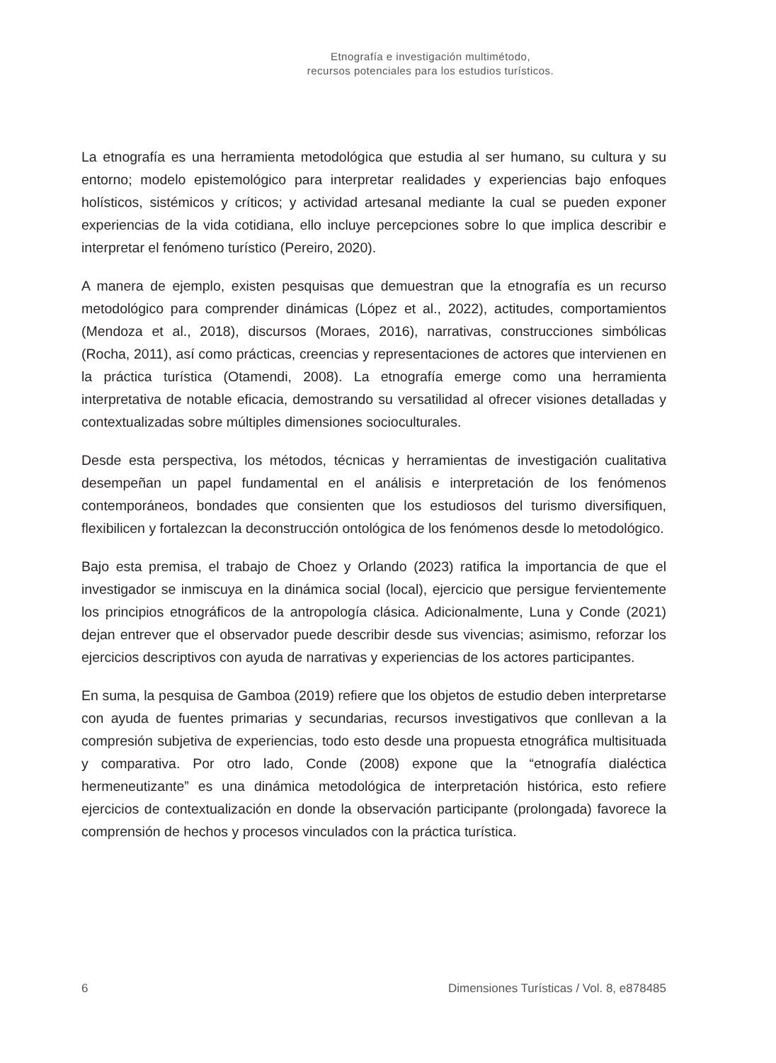Etnografía e investigación multimétodo,
recursos potenciales para los estudios turísticos.
La etnografía es una herramienta metodológica que estudia al ser humano, su cultura y su entorno; modelo epistemológico para interpretar realidades y experiencias bajo enfoques holísticos, sistémicos y críticos; y actividad artesanal mediante la cual se pueden exponer experiencias de la vida cotidiana, ello incluye percepciones sobre lo que implica describir e interpretar el fenómeno turístico (Pereiro, 2020).
A manera de ejemplo, existen pesquisas que demuestran que la etnografía es un recurso metodológico para comprender dinámicas (López et al., 2022), actitudes, comportamientos (Mendoza et al., 2018), discursos (Moraes, 2016), narrativas, construcciones simbólicas (Rocha, 2011), así como prácticas, creencias y representaciones de actores que intervienen en la práctica turística (Otamendi, 2008). La etnografía emerge como una herramienta interpretativa de notable eficacia, demostrando su versatilidad al ofrecer visiones detalladas y contextualizadas sobre múltiples dimensiones socioculturales.
Desde esta perspectiva, los métodos, técnicas y herramientas de investigación cualitativa desempeñan un papel fundamental en el análisis e interpretación de los fenómenos contemporáneos, bondades que consienten que los estudiosos del turismo diversifiquen, flexibilicen y fortalezcan la deconstrucción ontológica de los fenómenos desde lo metodológico.
Bajo esta premisa, el trabajo de Choez y Orlando (2023) ratifica la importancia de que el investigador se inmiscuya en la dinámica social (local), ejercicio que persigue fervientemente los principios etnográficos de la antropología clásica. Adicionalmente, Luna y Conde (2021) dejan entrever que el observador puede describir desde sus vivencias; asimismo, reforzar los ejercicios descriptivos con ayuda de narrativas y experiencias de los actores participantes.
En suma, la pesquisa de Gamboa (2019) refiere que los objetos de estudio deben interpretarse con ayuda de fuentes primarias y secundarias, recursos investigativos que conllevan a la compresión subjetiva de experiencias, todo esto desde una propuesta etnográfica multisituada y comparativa. Por otro lado, Conde (2008) expone que la “etnografía dialéctica hermeneutizante” es una dinámica metodológica de interpretación histórica, esto refiere ejercicios de contextualización en donde la observación participante (prolongada) favorece la comprensión de hechos y procesos vinculados con la práctica turística.
6 Dimensiones Turísticas / Vol. 8, e878485